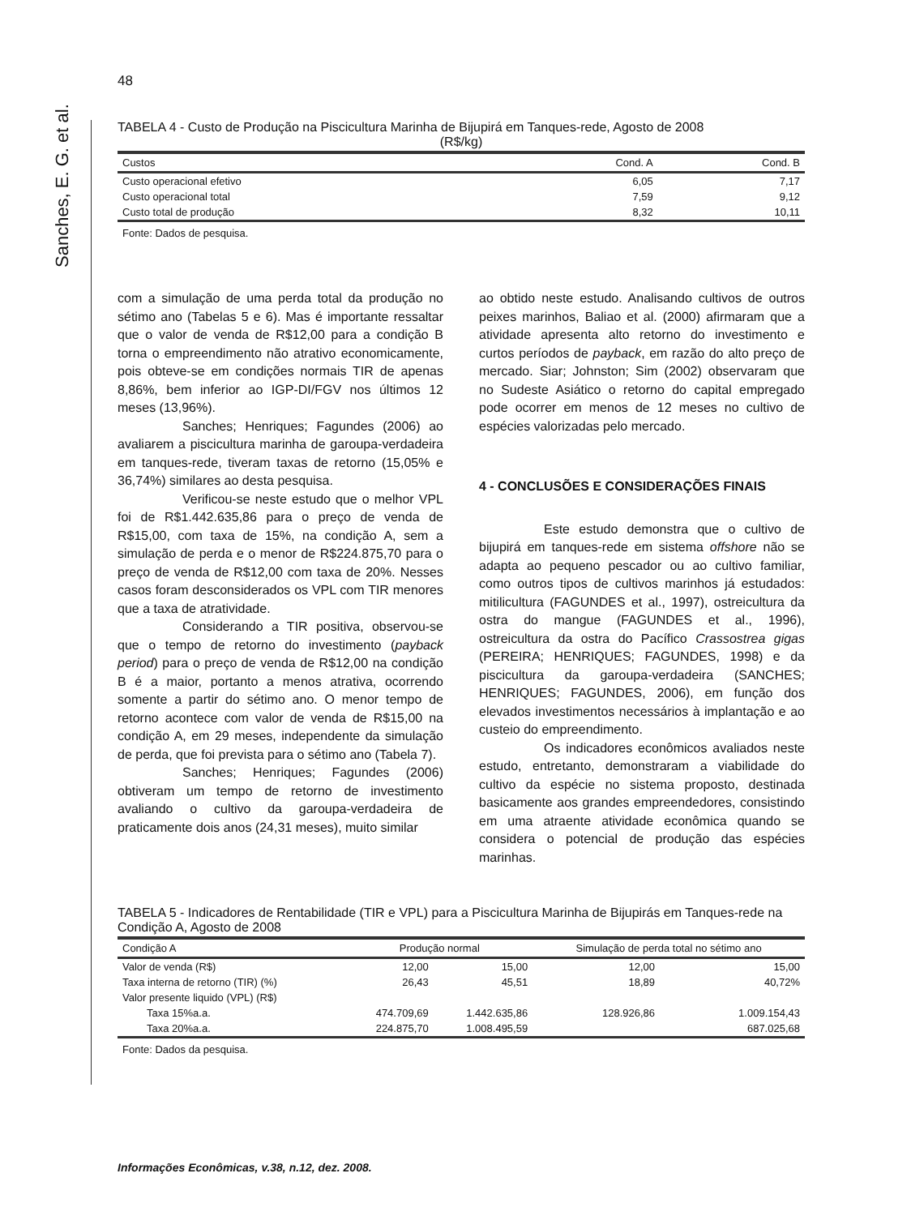Sanches, E. G. et al.
48
TABELA 4 - Custo de Produção na Piscicultura Marinha de Bijupirá em Tanques-rede, Agosto de 2008
(R$/kg)
| Custos | Cond. A | Cond. B |
| --- | --- | --- |
| Custo operacional efetivo | 6,05 | 7,17 |
| Custo operacional total | 7,59 | 9,12 |
| Custo total de produção | 8,32 | 10,11 |
Fonte: Dados de pesquisa.
com a simulação de uma perda total da produção no sétimo ano (Tabelas 5 e 6). Mas é importante ressaltar que o valor de venda de R$12,00 para a condição B torna o empreendimento não atrativo economicamente, pois obteve-se em condições normais TIR de apenas 8,86%, bem inferior ao IGP-DI/FGV nos últimos 12 meses (13,96%).
Sanches; Henriques; Fagundes (2006) ao avaliarem a piscicultura marinha de garoupa-verdadeira em tanques-rede, tiveram taxas de retorno (15,05% e 36,74%) similares ao desta pesquisa.
Verificou-se neste estudo que o melhor VPL foi de R$1.442.635,86 para o preço de venda de R$15,00, com taxa de 15%, na condição A, sem a simulação de perda e o menor de R$224.875,70 para o preço de venda de R$12,00 com taxa de 20%. Nesses casos foram desconsiderados os VPL com TIR menores que a taxa de atratividade.
Considerando a TIR positiva, observou-se que o tempo de retorno do investimento (payback period) para o preço de venda de R$12,00 na condição B é a maior, portanto a menos atrativa, ocorrendo somente a partir do sétimo ano. O menor tempo de retorno acontece com valor de venda de R$15,00 na condição A, em 29 meses, independente da simulação de perda, que foi prevista para o sétimo ano (Tabela 7).
Sanches; Henriques; Fagundes (2006) obtiveram um tempo de retorno de investimento avaliando o cultivo da garoupa-verdadeira de praticamente dois anos (24,31 meses), muito similar
ao obtido neste estudo. Analisando cultivos de outros peixes marinhos, Baliao et al. (2000) afirmaram que a atividade apresenta alto retorno do investimento e curtos períodos de payback, em razão do alto preço de mercado. Siar; Johnston; Sim (2002) observaram que no Sudeste Asiático o retorno do capital empregado pode ocorrer em menos de 12 meses no cultivo de espécies valorizadas pelo mercado.
4 - CONCLUSÕES E CONSIDERAÇÕES FINAIS
Este estudo demonstra que o cultivo de bijupirá em tanques-rede em sistema offshore não se adapta ao pequeno pescador ou ao cultivo familiar, como outros tipos de cultivos marinhos já estudados: mitilicultura (FAGUNDES et al., 1997), ostreicultura da ostra do mangue (FAGUNDES et al., 1996), ostreicultura da ostra do Pacífico Crassostrea gigas (PEREIRA; HENRIQUES; FAGUNDES, 1998) e da piscicultura da garoupa-verdadeira (SANCHES; HENRIQUES; FAGUNDES, 2006), em função dos elevados investimentos necessários à implantação e ao custeio do empreendimento.
Os indicadores econômicos avaliados neste estudo, entretanto, demonstraram a viabilidade do cultivo da espécie no sistema proposto, destinada basicamente aos grandes empreendedores, consistindo em uma atraente atividade econômica quando se considera o potencial de produção das espécies marinhas.
TABELA 5 - Indicadores de Rentabilidade (TIR e VPL) para a Piscicultura Marinha de Bijupirás em Tanques-rede na Condição A, Agosto de 2008
| Condição A | Produção normal | | Simulação de perda total no sétimo ano | |
| --- | --- | --- | --- | --- |
| Valor de venda (R$) | 12,00 | 15,00 | 12,00 | 15,00 |
| Taxa interna de retorno (TIR) (%) | 26,43 | 45,51 | 18,89 | 40,72% |
| Valor presente liquido (VPL) (R$) | | | | |
| Taxa 15%a.a. | 474.709,69 | 1.442.635,86 | 128.926,86 | 1.009.154,43 |
| Taxa 20%a.a. | 224.875,70 | 1.008.495,59 | | 687.025,68 |
Fonte: Dados da pesquisa.
Informações Econômicas, v.38, n.12, dez. 2008.